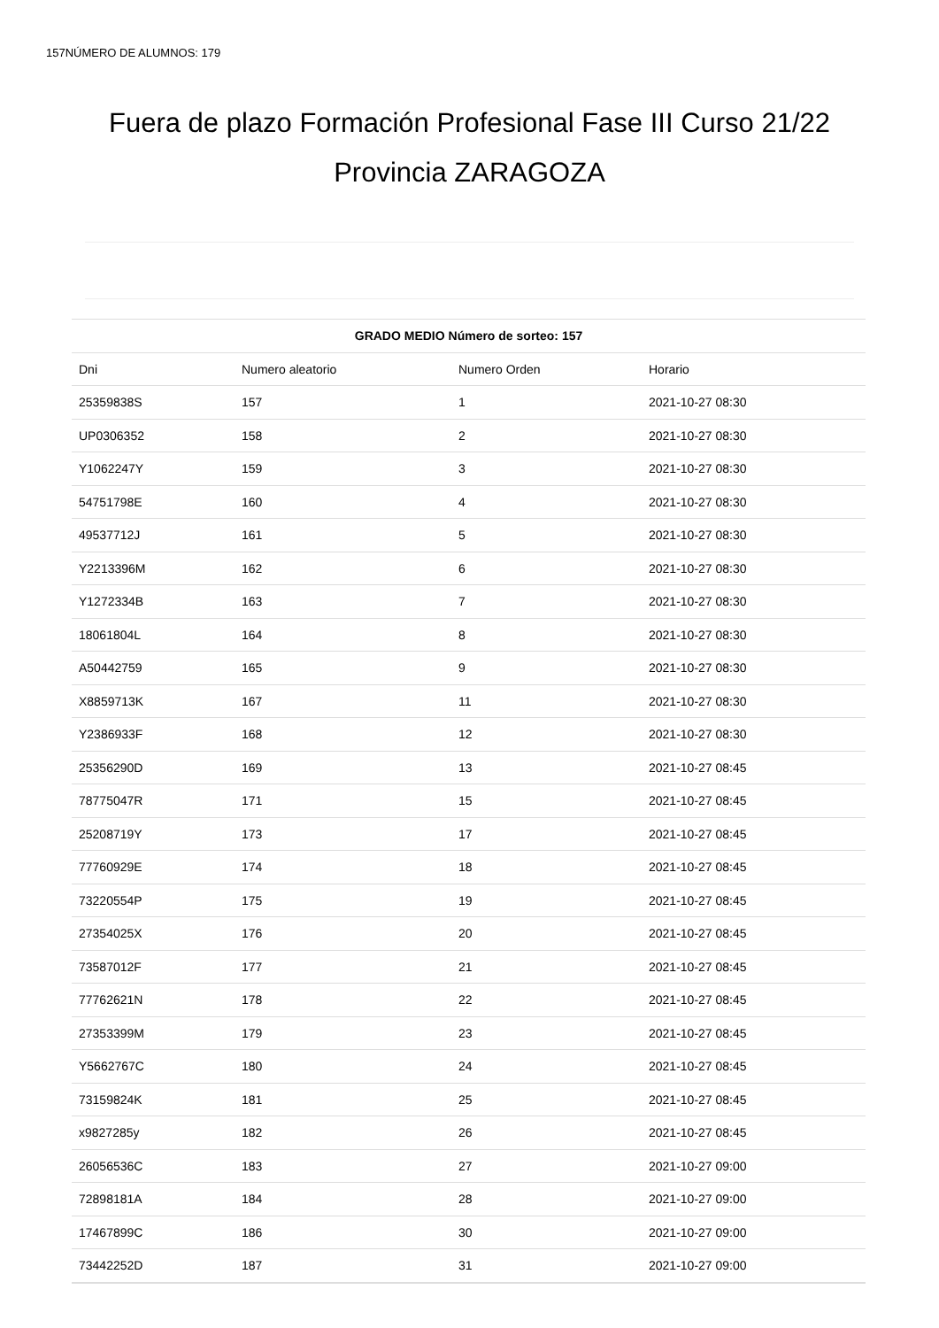157NÚMERO DE ALUMNOS: 179
Fuera de plazo Formación Profesional Fase III Curso 21/22
Provincia ZARAGOZA
| GRADO MEDIO Número de sorteo: 157 | | | |
| --- | --- | --- | --- |
| Dni | Numero aleatorio | Numero Orden | Horario |
| 25359838S | 157 | 1 | 2021-10-27 08:30 |
| UP0306352 | 158 | 2 | 2021-10-27 08:30 |
| Y1062247Y | 159 | 3 | 2021-10-27 08:30 |
| 54751798E | 160 | 4 | 2021-10-27 08:30 |
| 49537712J | 161 | 5 | 2021-10-27 08:30 |
| Y2213396M | 162 | 6 | 2021-10-27 08:30 |
| Y1272334B | 163 | 7 | 2021-10-27 08:30 |
| 18061804L | 164 | 8 | 2021-10-27 08:30 |
| A50442759 | 165 | 9 | 2021-10-27 08:30 |
| X8859713K | 167 | 11 | 2021-10-27 08:30 |
| Y2386933F | 168 | 12 | 2021-10-27 08:30 |
| 25356290D | 169 | 13 | 2021-10-27 08:45 |
| 78775047R | 171 | 15 | 2021-10-27 08:45 |
| 25208719Y | 173 | 17 | 2021-10-27 08:45 |
| 77760929E | 174 | 18 | 2021-10-27 08:45 |
| 73220554P | 175 | 19 | 2021-10-27 08:45 |
| 27354025X | 176 | 20 | 2021-10-27 08:45 |
| 73587012F | 177 | 21 | 2021-10-27 08:45 |
| 77762621N | 178 | 22 | 2021-10-27 08:45 |
| 27353399M | 179 | 23 | 2021-10-27 08:45 |
| Y5662767C | 180 | 24 | 2021-10-27 08:45 |
| 73159824K | 181 | 25 | 2021-10-27 08:45 |
| x9827285y | 182 | 26 | 2021-10-27 08:45 |
| 26056536C | 183 | 27 | 2021-10-27 09:00 |
| 72898181A | 184 | 28 | 2021-10-27 09:00 |
| 17467899C | 186 | 30 | 2021-10-27 09:00 |
| 73442252D | 187 | 31 | 2021-10-27 09:00 |